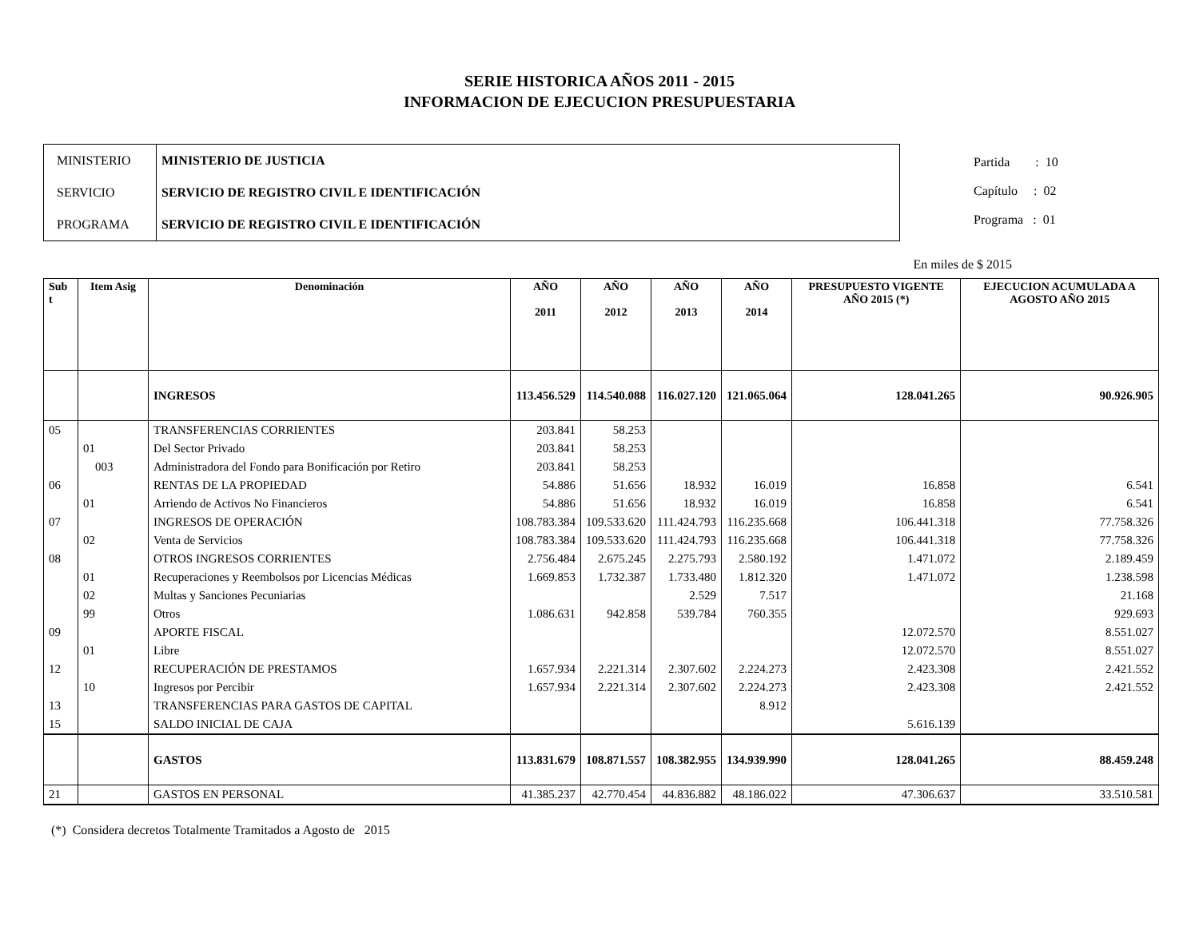SERIE HISTORICA AÑOS 2011 - 2015
INFORMACION DE EJECUCION PRESUPUESTARIA
| MINISTERIO | MINISTERIO DE JUSTICIA |
| SERVICIO | SERVICIO DE REGISTRO CIVIL E IDENTIFICACIÓN |
| PROGRAMA | SERVICIO DE REGISTRO CIVIL E IDENTIFICACIÓN |
Partida : 10
Capítulo : 02
Programa : 01
En miles de $ 2015
| Sub t | Item Asig | Denominación | AÑO 2011 | AÑO 2012 | AÑO 2013 | AÑO 2014 | PRESUPUESTO VIGENTE AÑO 2015 (*) | EJECUCION ACUMULADA A AGOSTO AÑO 2015 |
| --- | --- | --- | --- | --- | --- | --- | --- | --- |
| | | INGRESOS | 113.456.529 | 114.540.088 | 116.027.120 | 121.065.064 | 128.041.265 | 90.926.905 |
| 05 | | TRANSFERENCIAS CORRIENTES | 203.841 | 58.253 | | | | |
| | 01 | Del Sector Privado | 203.841 | 58.253 | | | | |
| | 003 | Administradora del Fondo para Bonificación por Retiro | 203.841 | 58.253 | | | | |
| 06 | | RENTAS DE LA PROPIEDAD | 54.886 | 51.656 | 18.932 | 16.019 | 16.858 | 6.541 |
| | 01 | Arriendo de Activos No Financieros | 54.886 | 51.656 | 18.932 | 16.019 | 16.858 | 6.541 |
| 07 | | INGRESOS DE OPERACIÓN | 108.783.384 | 109.533.620 | 111.424.793 | 116.235.668 | 106.441.318 | 77.758.326 |
| | 02 | Venta de Servicios | 108.783.384 | 109.533.620 | 111.424.793 | 116.235.668 | 106.441.318 | 77.758.326 |
| 08 | | OTROS INGRESOS CORRIENTES | 2.756.484 | 2.675.245 | 2.275.793 | 2.580.192 | 1.471.072 | 2.189.459 |
| | 01 | Recuperaciones y Reembolsos por Licencias Médicas | 1.669.853 | 1.732.387 | 1.733.480 | 1.812.320 | 1.471.072 | 1.238.598 |
| | 02 | Multas y Sanciones Pecuniarias | | | 2.529 | 7.517 | | 21.168 |
| | 99 | Otros | 1.086.631 | 942.858 | 539.784 | 760.355 | | 929.693 |
| 09 | | APORTE FISCAL | | | | | 12.072.570 | 8.551.027 |
| | 01 | Libre | | | | | 12.072.570 | 8.551.027 |
| 12 | | RECUPERACIÓN DE PRESTAMOS | 1.657.934 | 2.221.314 | 2.307.602 | 2.224.273 | 2.423.308 | 2.421.552 |
| | 10 | Ingresos por Percibir | 1.657.934 | 2.221.314 | 2.307.602 | 2.224.273 | 2.423.308 | 2.421.552 |
| 13 | | TRANSFERENCIAS PARA GASTOS DE CAPITAL | | | | 8.912 | | |
| 15 | | SALDO INICIAL DE CAJA | | | | | 5.616.139 | |
| | | GASTOS | 113.831.679 | 108.871.557 | 108.382.955 | 134.939.990 | 128.041.265 | 88.459.248 |
| 21 | | GASTOS EN PERSONAL | 41.385.237 | 42.770.454 | 44.836.882 | 48.186.022 | 47.306.637 | 33.510.581 |
(*) Considera decretos Totalmente Tramitados a Agosto de 2015